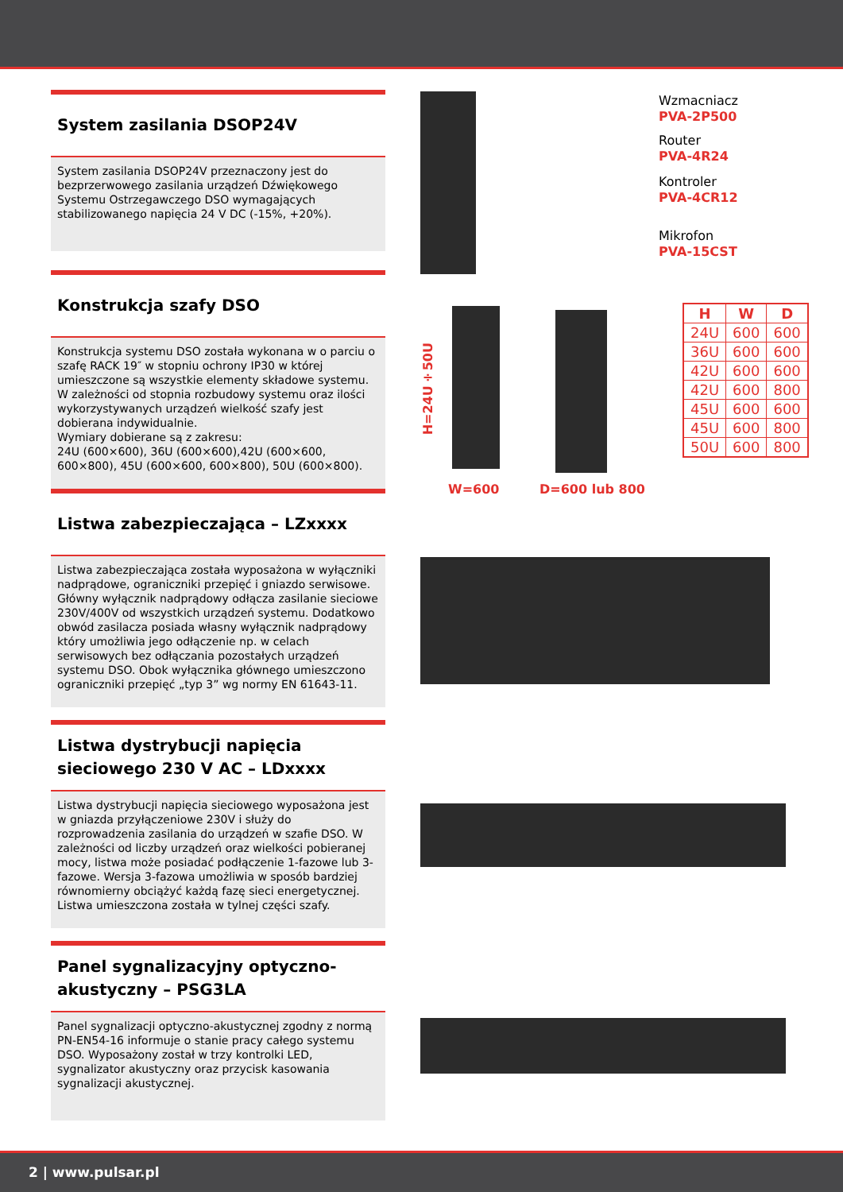System zasilania DSOP24V
System zasilania DSOP24V przeznaczony jest do bezprzerwowego zasilania urządzeń Dźwiękowego Systemu Ostrzegawczego DSO wymagających stabilizowanego napięcia 24 V DC (-15%, +20%).
Konstrukcja szafy DSO
Konstrukcja systemu DSO została wykonana w o parciu o szafę RACK 19″ w stopniu ochrony IP30 w której umieszczone są wszystkie elementy składowe systemu. W zależności od stopnia rozbudowy systemu oraz ilości wykorzystywanych urządzeń wielkość szafy jest dobierana indywidualnie.
Wymiary dobierane są z zakresu:
24U (600×600), 36U (600×600),42U (600×600, 600×800), 45U (600×600, 600×800), 50U (600×800).
Listwa zabezpieczająca – LZxxxx
Listwa zabezpieczająca została wyposażona w wyłączniki nadprądowe, ograniczniki przepięć i gniazdo serwisowe. Główny wyłącznik nadprądowy odłącza zasilanie sieciowe 230V/400V od wszystkich urządzeń systemu. Dodatkowo obwód zasilacza posiada własny wyłącznik nadprądowy który umożliwia jego odłączenie np. w celach serwisowych bez odłączania pozostałych urządzeń systemu DSO. Obok wyłącznika głównego umieszczono ograniczniki przepięć „typ 3” wg normy EN 61643-11.
Listwa dystrybucji napięcia sieciowego 230 V AC – LDxxxx
Listwa dystrybucji napięcia sieciowego wyposażona jest w gniazda przyłączeniowe 230V i służy do rozprowadzenia zasilania do urządzeń w szafie DSO. W zależności od liczby urządzeń oraz wielkości pobieranej mocy, listwa może posiadać podłączenie 1-fazowe lub 3-fazowe. Wersja 3-fazowa umożliwia w sposób bardziej równomierny obciążyć każdą fazę sieci energetycznej. Listwa umieszczona została w tylnej części szafy.
Panel sygnalizacyjny optyczno-akustyczny – PSG3LA
Panel sygnalizacji optyczno-akustycznej zgodny z normą PN-EN54-16 informuje o stanie pracy całego systemu DSO. Wyposażony został w trzy kontrolki LED, sygnalizator akustyczny oraz przycisk kasowania sygnalizacji akustycznej.
Wzmacniacz
PVA-2P500
Router
PVA-4R24
Kontroler
PVA-4CR12
Mikrofon
PVA-15CST
H=24U÷50U
W=600 D=600 lub 800
| H | W | D |
| --- | --- | --- |
| 24U | 600 | 600 |
| 36U | 600 | 600 |
| 42U | 600 | 600 |
| 42U | 600 | 800 |
| 45U | 600 | 600 |
| 45U | 600 | 800 |
| 50U | 600 | 800 |
2 | www.pulsar.pl